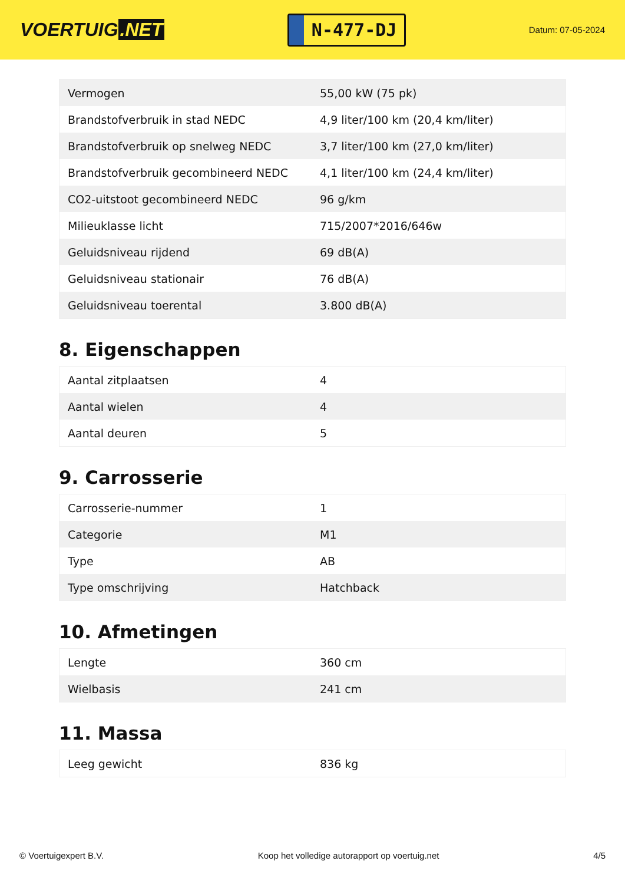VOERTUIG.NET
N-477-DJ
Datum: 07-05-2024
| Vermogen | 55,00 kW (75 pk) |
| Brandstofverbruik in stad NEDC | 4,9 liter/100 km (20,4 km/liter) |
| Brandstofverbruik op snelweg NEDC | 3,7 liter/100 km (27,0 km/liter) |
| Brandstofverbruik gecombineerd NEDC | 4,1 liter/100 km (24,4 km/liter) |
| CO2-uitstoot gecombineerd NEDC | 96 g/km |
| Milieuklasse licht | 715/2007*2016/646w |
| Geluidsniveau rijdend | 69 dB(A) |
| Geluidsniveau stationair | 76 dB(A) |
| Geluidsniveau toerental | 3.800 dB(A) |
8. Eigenschappen
| Aantal zitplaatsen | 4 |
| Aantal wielen | 4 |
| Aantal deuren | 5 |
9. Carrosserie
| Carrosserie-nummer | 1 |
| Categorie | M1 |
| Type | AB |
| Type omschrijving | Hatchback |
10. Afmetingen
| Lengte | 360 cm |
| Wielbasis | 241 cm |
11. Massa
| Leeg gewicht | 836 kg |
© Voertuigexpert B.V. Koop het volledige autorapport op voertuig.net 4/5